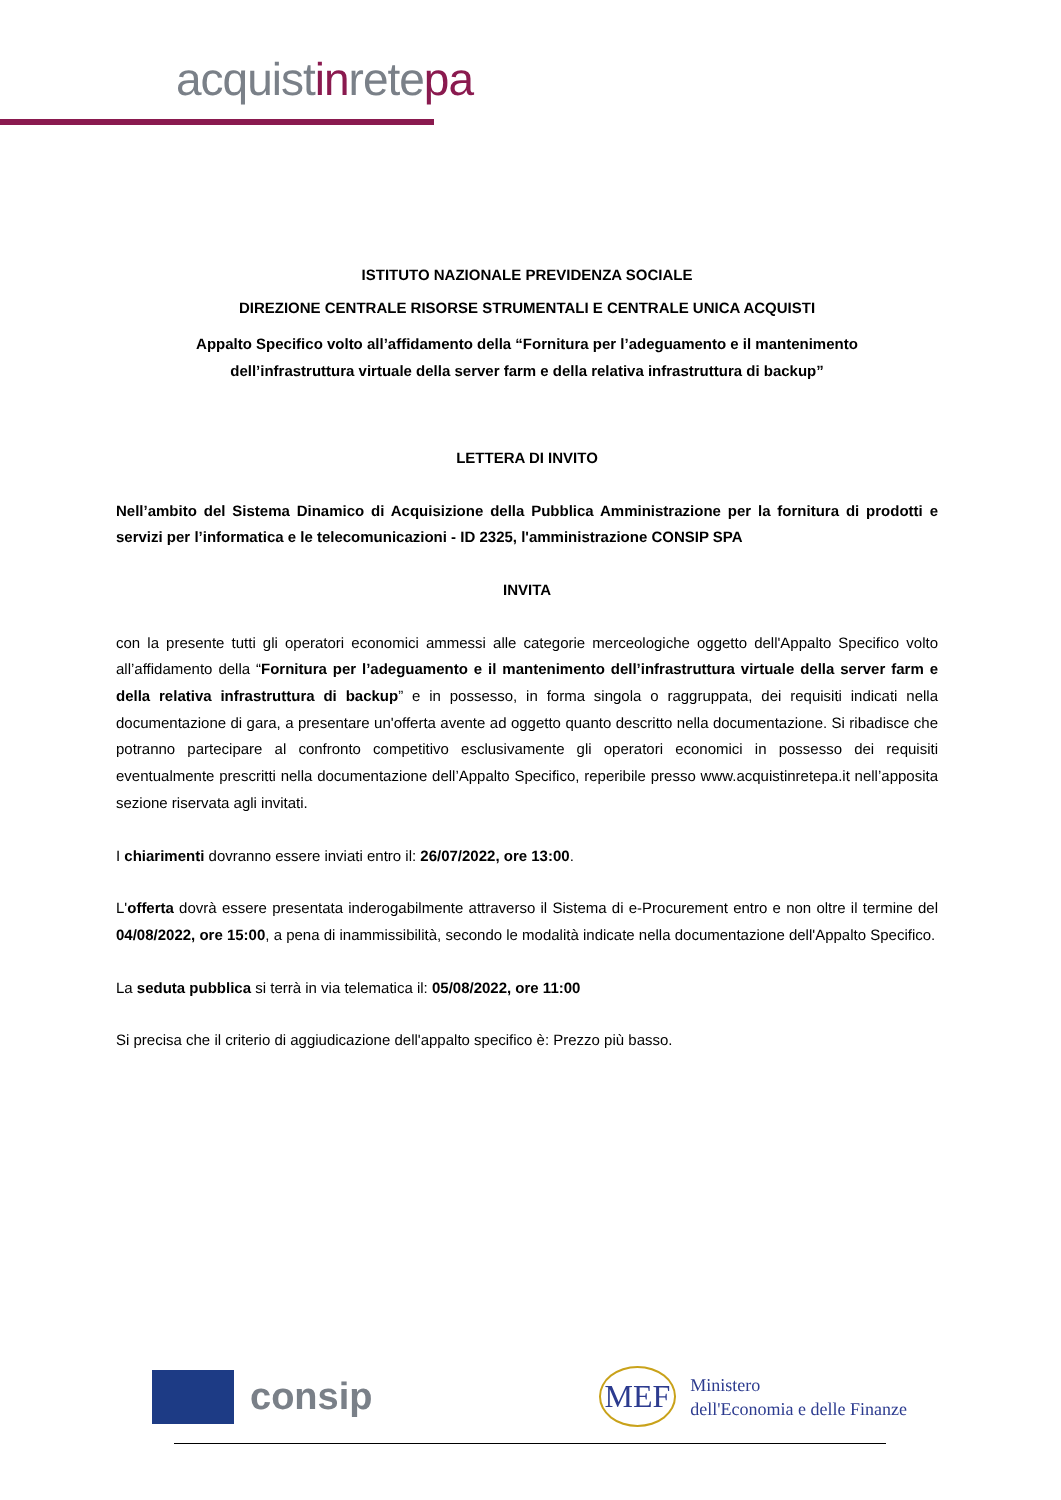acquistinretepa
ISTITUTO NAZIONALE PREVIDENZA SOCIALE
DIREZIONE CENTRALE RISORSE STRUMENTALI E CENTRALE UNICA ACQUISTI
Appalto Specifico volto all’affidamento della “Fornitura per l’adeguamento e il mantenimento
dell’infrastruttura virtuale della server farm e della relativa infrastruttura di backup”
LETTERA DI INVITO
Nell’ambito del Sistema Dinamico di Acquisizione della Pubblica Amministrazione per la fornitura di prodotti e servizi per l’informatica e le telecomunicazioni - ID 2325, l'amministrazione CONSIP SPA
INVITA
con la presente tutti gli operatori economici ammessi alle categorie merceologiche oggetto dell'Appalto Specifico volto all’affidamento della “Fornitura per l’adeguamento e il mantenimento dell’infrastruttura virtuale della server farm e della relativa infrastruttura di backup” e in possesso, in forma singola o raggruppata, dei requisiti indicati nella documentazione di gara, a presentare un'offerta avente ad oggetto quanto descritto nella documentazione. Si ribadisce che potranno partecipare al confronto competitivo esclusivamente gli operatori economici in possesso dei requisiti eventualmente prescritti nella documentazione dell’Appalto Specifico, reperibile presso www.acquistinretepa.it nell’apposita sezione riservata agli invitati.
I chiarimenti dovranno essere inviati entro il: 26/07/2022, ore 13:00.
L'offerta dovrà essere presentata inderogabilmente attraverso il Sistema di e-Procurement entro e non oltre il termine del 04/08/2022, ore 15:00, a pena di inammissibilità, secondo le modalità indicate nella documentazione dell'Appalto Specifico.
La seduta pubblica si terrà in via telematica il: 05/08/2022, ore 11:00
Si precisa che il criterio di aggiudicazione dell'appalto specifico è: Prezzo più basso.
consip
MEF
Ministero
dell'Economia e delle Finanze